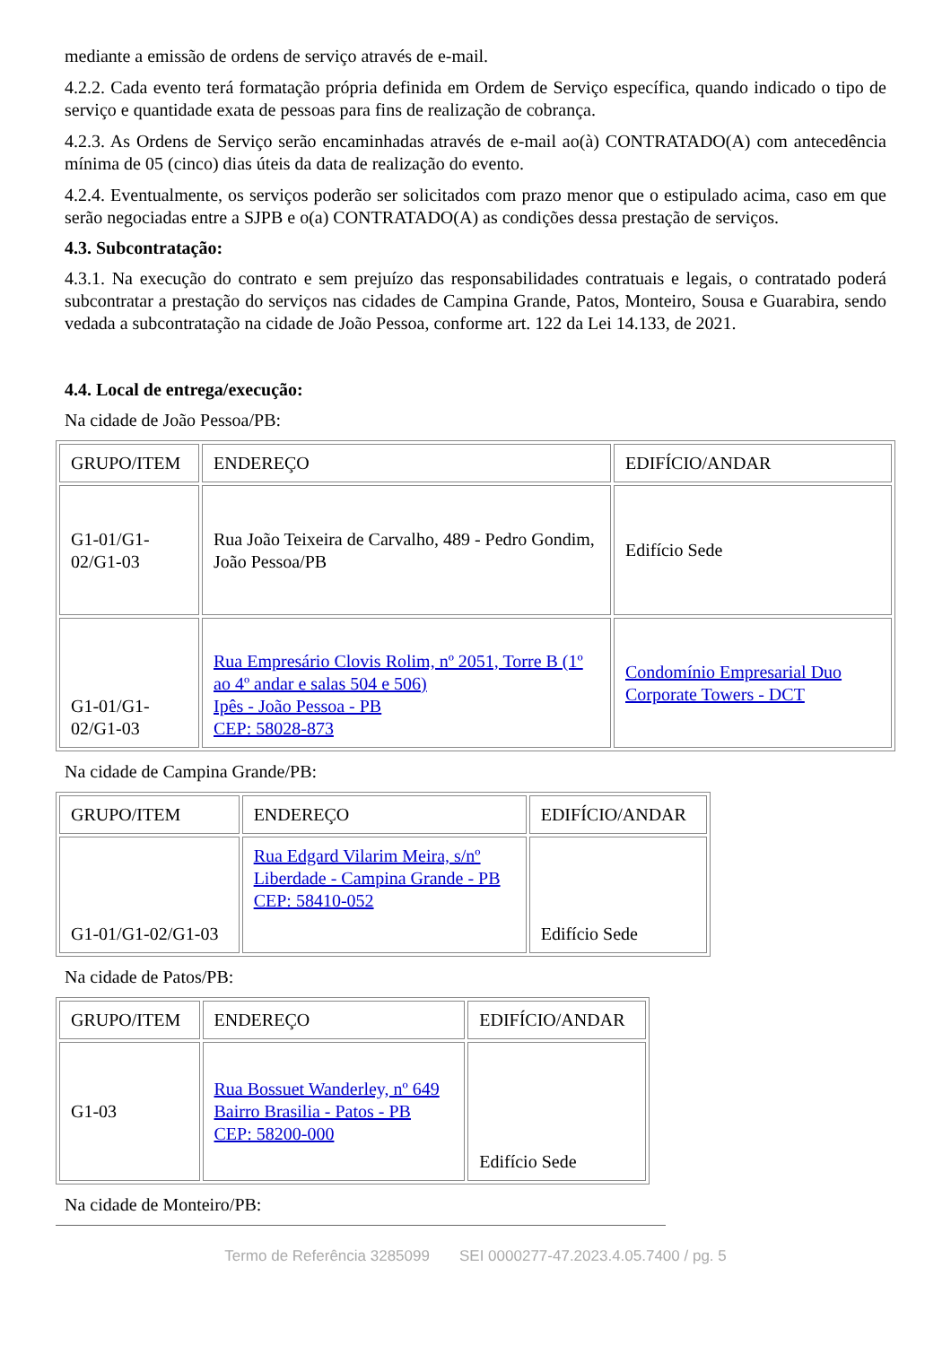mediante a emissão de ordens de serviço através de e-mail.
4.2.2. Cada evento terá formatação própria definida em Ordem de Serviço específica, quando indicado o tipo de serviço e quantidade exata de pessoas para fins de realização de cobrança.
4.2.3. As Ordens de Serviço serão encaminhadas através de e-mail ao(à) CONTRATADO(A) com antecedência mínima de 05 (cinco) dias úteis da data de realização do evento.
4.2.4. Eventualmente, os serviços poderão ser solicitados com prazo menor que o estipulado acima, caso em que serão negociadas entre a SJPB e o(a) CONTRATADO(A) as condições dessa prestação de serviços.
4.3. Subcontratação:
4.3.1. Na execução do contrato e sem prejuízo das responsabilidades contratuais e legais, o contratado poderá subcontratar a prestação do serviços nas cidades de Campina Grande, Patos, Monteiro, Sousa e Guarabira, sendo vedada a subcontratação na cidade de João Pessoa, conforme art. 122 da Lei 14.133, de 2021.
4.4. Local de entrega/execução:
Na cidade de João Pessoa/PB:
| GRUPO/ITEM | ENDEREÇO | EDIFÍCIO/ANDAR |
| G1-01/G1-02/G1-03 | Rua João Teixeira de Carvalho, 489 - Pedro Gondim, João Pessoa/PB | Edifício Sede |
| G1-01/G1-02/G1-03 | Rua Empresário Clovis Rolim, nº 2051, Torre B (1º ao 4º andar e salas 504 e 506) Ipês - João Pessoa - PB CEP: 58028-873 | Condomínio Empresarial Duo Corporate Towers - DCT |
Na cidade de Campina Grande/PB:
| GRUPO/ITEM | ENDEREÇO | EDIFÍCIO/ANDAR |
| G1-01/G1-02/G1-03 | Rua Edgard Vilarim Meira, s/nº Liberdade - Campina Grande - PB CEP: 58410-052 | Edifício Sede |
Na cidade de Patos/PB:
| GRUPO/ITEM | ENDEREÇO | EDIFÍCIO/ANDAR |
| G1-03 | Rua Bossuet Wanderley, nº 649 Bairro Brasilia - Patos - PB CEP: 58200-000 | Edifício Sede |
Na cidade de Monteiro/PB:
Termo de Referência 3285099 SEI 0000277-47.2023.4.05.7400 / pg. 5